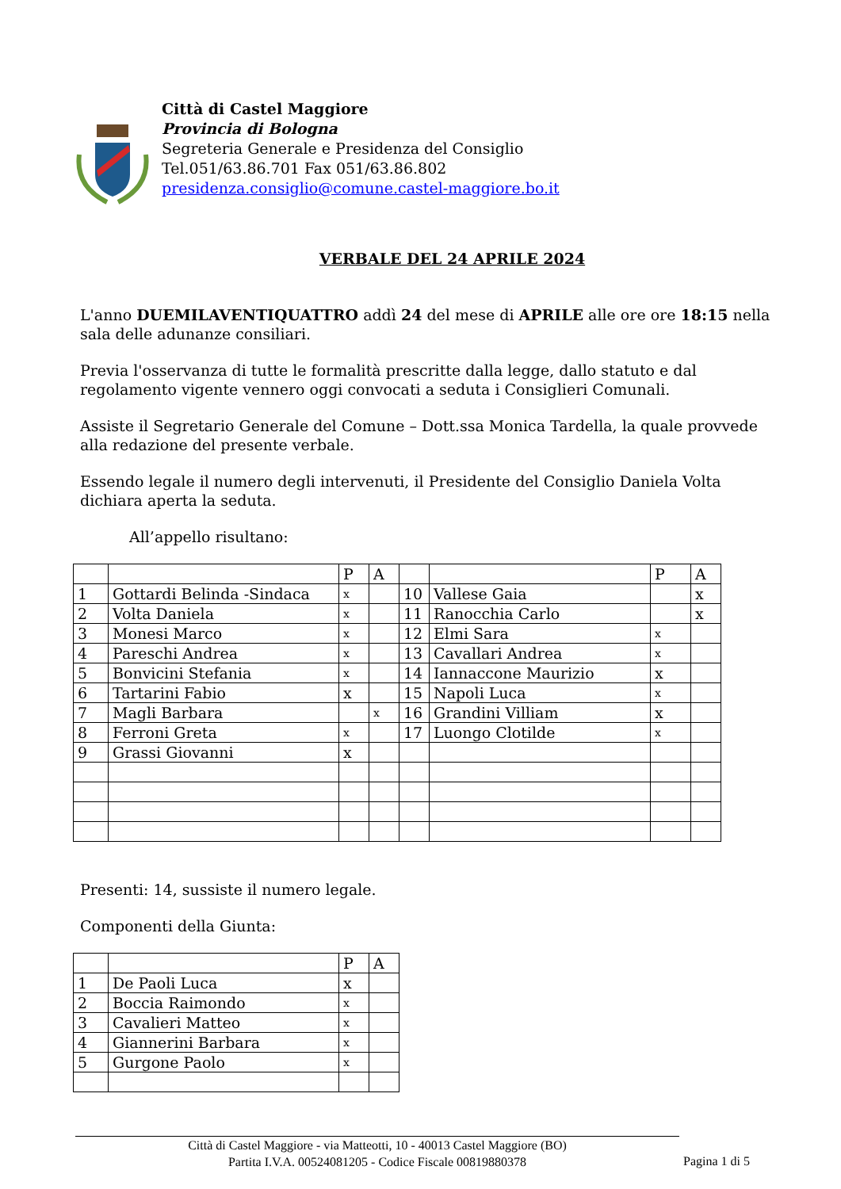Città di Castel Maggiore
Provincia di Bologna
Segreteria Generale e Presidenza del Consiglio
Tel.051/63.86.701 Fax 051/63.86.802
presidenza.consiglio@comune.castel-maggiore.bo.it
VERBALE DEL 24 APRILE 2024
L'anno DUEMILAVENTIQUATTRO addì 24 del mese di APRILE alle ore ore 18:15 nella sala delle adunanze consiliari.
Previa l'osservanza di tutte le formalità prescritte dalla legge, dallo statuto e dal regolamento vigente vennero oggi convocati a seduta i Consiglieri Comunali.
Assiste il Segretario Generale del Comune – Dott.ssa Monica Tardella, la quale provvede alla redazione del presente verbale.
Essendo legale il numero degli intervenuti, il Presidente del Consiglio Daniela Volta dichiara aperta la seduta.
All’appello risultano:
| | | P | A | | | P | A |
| 1 | Gottardi Belinda -Sindaca | x | | 10 | Vallese Gaia | | x |
| 2 | Volta Daniela | x | | 11 | Ranocchia Carlo | | x |
| 3 | Monesi Marco | x | | 12 | Elmi Sara | x | |
| 4 | Pareschi Andrea | x | | 13 | Cavallari Andrea | x | |
| 5 | Bonvicini Stefania | x | | 14 | Iannaccone Maurizio | x | |
| 6 | Tartarini Fabio | x | | 15 | Napoli Luca | x | |
| 7 | Magli Barbara | | x | 16 | Grandini Villiam | x | |
| 8 | Ferroni Greta | x | | 17 | Luongo Clotilde | x | |
| 9 | Grassi Giovanni | x | | | | | |
Presenti: 14, sussiste il numero legale.
Componenti della Giunta:
| | | P | A |
| 1 | De Paoli Luca | x | |
| 2 | Boccia Raimondo | x | |
| 3 | Cavalieri Matteo | x | |
| 4 | Giannerini Barbara | x | |
| 5 | Gurgone Paolo | x | |
Città di Castel Maggiore - via Matteotti, 10 - 40013 Castel Maggiore (BO)
Partita I.V.A. 00524081205 - Codice Fiscale 00819880378
Pagina 1 di 5